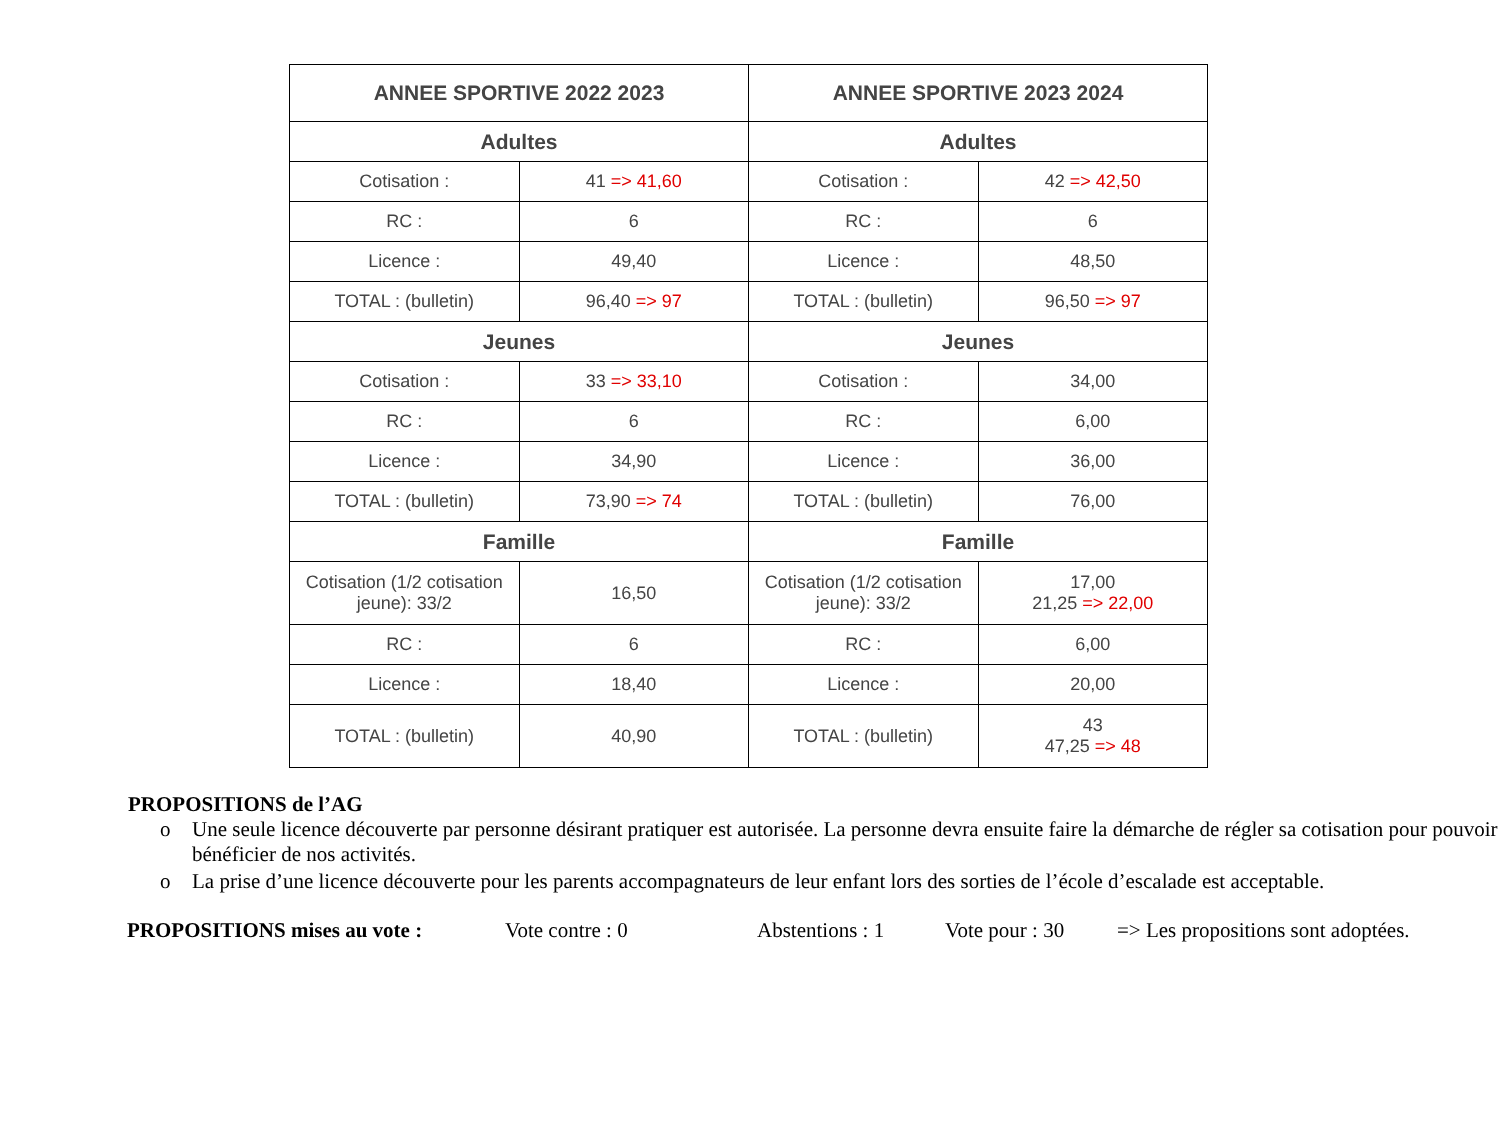| ANNEE SPORTIVE 2022 2023 | | ANNEE SPORTIVE 2023 2024 | |
| --- | --- | --- | --- |
| Adultes | | Adultes | |
| Cotisation : | 41 => 41,60 | Cotisation : | 42 => 42,50 |
| RC : | 6 | RC : | 6 |
| Licence : | 49,40 | Licence : | 48,50 |
| TOTAL : (bulletin) | 96,40 => 97 | TOTAL : (bulletin) | 96,50 => 97 |
| Jeunes | | Jeunes | |
| Cotisation : | 33 => 33,10 | Cotisation : | 34,00 |
| RC : | 6 | RC : | 6,00 |
| Licence : | 34,90 | Licence : | 36,00 |
| TOTAL : (bulletin) | 73,90 => 74 | TOTAL : (bulletin) | 76,00 |
| Famille | | Famille | |
| Cotisation (1/2 cotisation jeune): 33/2 | 16,50 | Cotisation (1/2 cotisation jeune): 33/2 | 17,00 21,25 => 22,00 |
| RC : | 6 | RC : | 6,00 |
| Licence : | 18,40 | Licence : | 20,00 |
| TOTAL : (bulletin) | 40,90 | TOTAL : (bulletin) | 43 47,25 => 48 |
PROPOSITIONS de l’AG
o Une seule licence découverte par personne désirant pratiquer est autorisée. La personne devra ensuite faire la démarche de régler sa cotisation pour pouvoir bénéficier de nos activités.
o La prise d’une licence découverte pour les parents accompagnateurs de leur enfant lors des sorties de l’école d’escalade est acceptable.
PROPOSITIONS mises au vote : Vote contre : 0 Abstentions : 1 Vote pour : 30 => Les propositions sont adoptées.